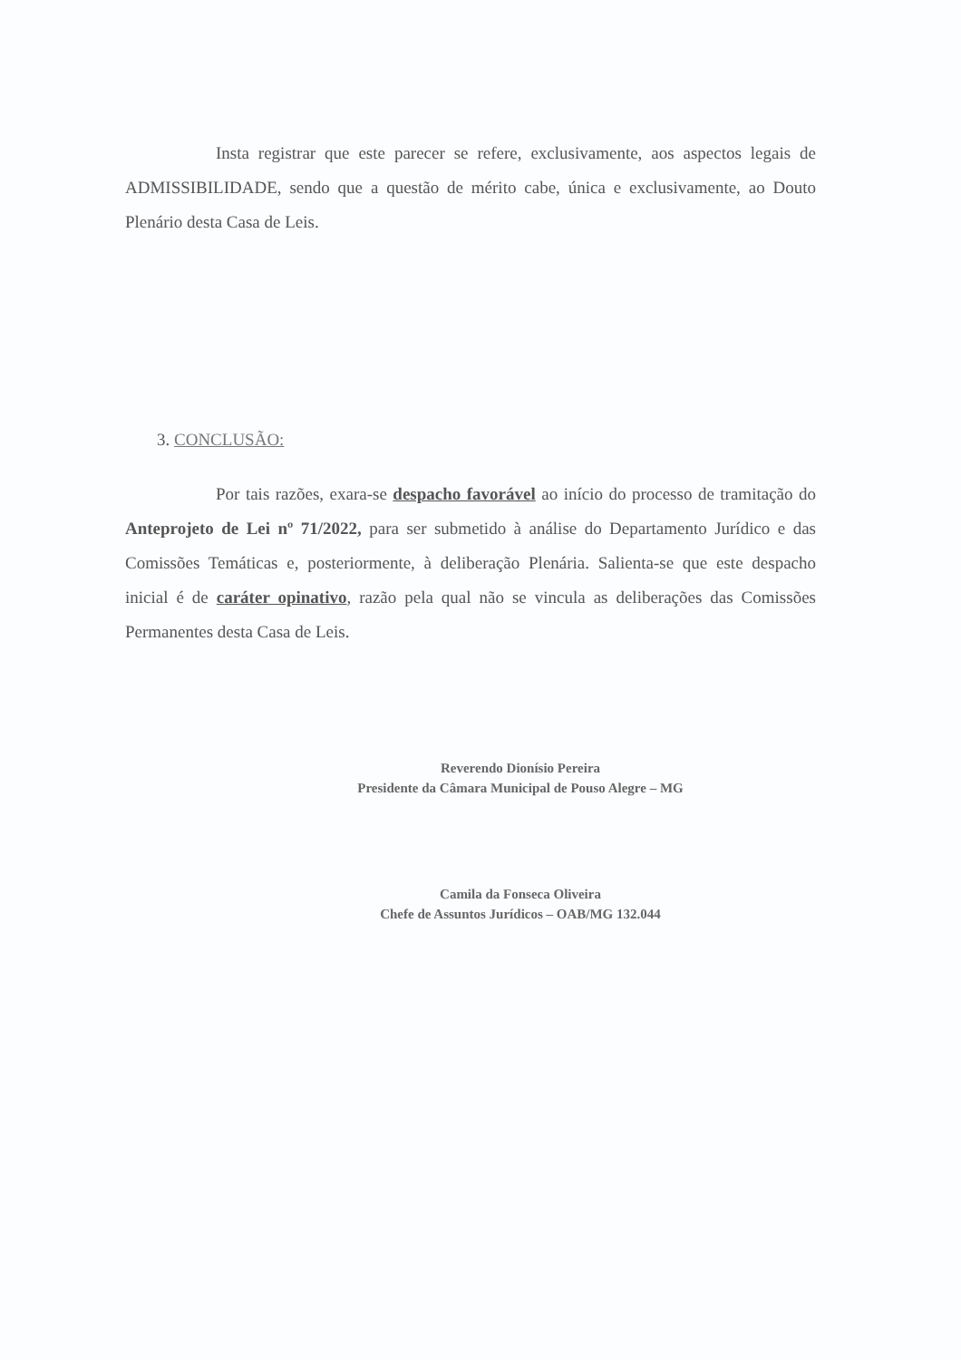Insta registrar que este parecer se refere, exclusivamente, aos aspectos legais de ADMISSIBILIDADE, sendo que a questão de mérito cabe, única e exclusivamente, ao Douto Plenário desta Casa de Leis.
3. CONCLUSÃO:
Por tais razões, exara-se despacho favorável ao início do processo de tramitação do Anteprojeto de Lei nº 71/2022, para ser submetido à análise do Departamento Jurídico e das Comissões Temáticas e, posteriormente, à deliberação Plenária. Salienta-se que este despacho inicial é de caráter opinativo, razão pela qual não se vincula as deliberações das Comissões Permanentes desta Casa de Leis.
Reverendo Dionísio Pereira
Presidente da Câmara Municipal de Pouso Alegre – MG
Camila da Fonseca Oliveira
Chefe de Assuntos Jurídicos – OAB/MG 132.044